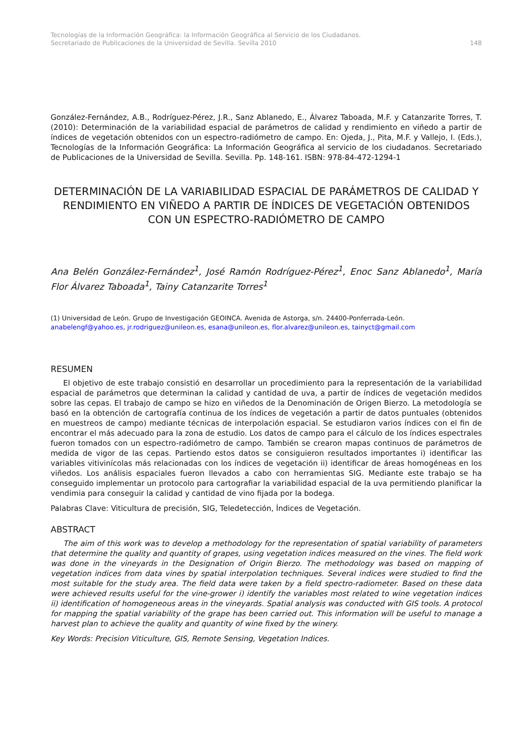Tecnologías de la Información Geográfica: la Información Geográfica al Servicio de los Ciudadanos.
Secretariado de Publicaciones de la Universidad de Sevilla. Sevilla 2010 148
González-Fernández, A.B., Rodríguez-Pérez, J.R., Sanz Ablanedo, E., Álvarez Taboada, M.F. y Catanzarite Torres, T. (2010): Determinación de la variabilidad espacial de parámetros de calidad y rendimiento en viñedo a partir de índices de vegetación obtenidos con un espectro-radiómetro de campo. En: Ojeda, J., Pita, M.F. y Vallejo, I. (Eds.), Tecnologías de la Información Geográfica: La Información Geográfica al servicio de los ciudadanos. Secretariado de Publicaciones de la Universidad de Sevilla. Sevilla. Pp. 148-161. ISBN: 978-84-472-1294-1
DETERMINACIÓN DE LA VARIABILIDAD ESPACIAL DE PARÁMETROS DE CALIDAD Y RENDIMIENTO EN VIÑEDO A PARTIR DE ÍNDICES DE VEGETACIÓN OBTENIDOS CON UN ESPECTRO-RADIÓMETRO DE CAMPO
Ana Belén González-Fernández<sup>1</sup>, José Ramón Rodríguez-Pérez<sup>1</sup>, Enoc Sanz Ablanedo<sup>1</sup>, María Flor Álvarez Taboada<sup>1</sup>, Tainy Catanzarite Torres<sup>1</sup>
(1) Universidad de León. Grupo de Investigación GEOINCA. Avenida de Astorga, s/n. 24400-Ponferrada-León.
anabelengf@yahoo.es, jr.rodriguez@unileon.es, esana@unileon.es, flor.alvarez@unileon.es, tainyct@gmail.com
RESUMEN
El objetivo de este trabajo consistió en desarrollar un procedimiento para la representación de la variabilidad espacial de parámetros que determinan la calidad y cantidad de uva, a partir de índices de vegetación medidos sobre las cepas. El trabajo de campo se hizo en viñedos de la Denominación de Origen Bierzo. La metodología se basó en la obtención de cartografía continua de los índices de vegetación a partir de datos puntuales (obtenidos en muestreos de campo) mediante técnicas de interpolación espacial. Se estudiaron varios índices con el fin de encontrar el más adecuado para la zona de estudio. Los datos de campo para el cálculo de los índices espectrales fueron tomados con un espectro-radiómetro de campo. También se crearon mapas continuos de parámetros de medida de vigor de las cepas. Partiendo estos datos se consiguieron resultados importantes i) identificar las variables vitivinícolas más relacionadas con los índices de vegetación ii) identificar de áreas homogéneas en los viñedos. Los análisis espaciales fueron llevados a cabo con herramientas SIG. Mediante este trabajo se ha conseguido implementar un protocolo para cartografiar la variabilidad espacial de la uva permitiendo planificar la vendimia para conseguir la calidad y cantidad de vino fijada por la bodega.
Palabras Clave: Viticultura de precisión, SIG, Teledetección, Índices de Vegetación.
ABSTRACT
The aim of this work was to develop a methodology for the representation of spatial variability of parameters that determine the quality and quantity of grapes, using vegetation indices measured on the vines. The field work was done in the vineyards in the Designation of Origin Bierzo. The methodology was based on mapping of vegetation indices from data vines by spatial interpolation techniques. Several indices were studied to find the most suitable for the study area. The field data were taken by a field spectro-radiometer. Based on these data were achieved results useful for the vine-grower i) identify the variables most related to wine vegetation indices ii) identification of homogeneous areas in the vineyards. Spatial analysis was conducted with GIS tools. A protocol for mapping the spatial variability of the grape has been carried out. This information will be useful to manage a harvest plan to achieve the quality and quantity of wine fixed by the winery.
Key Words: Precision Viticulture, GIS, Remote Sensing, Vegetation Indices.